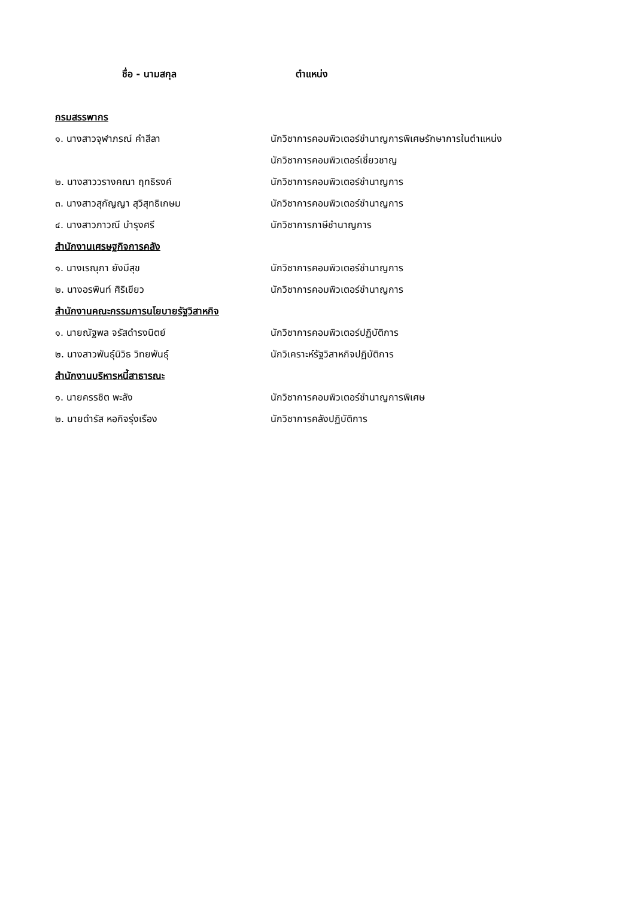ชื่อ - นามสกุล ตำแหน่ง
กรมสรรพากร
๑. นางสาวจุฬาภรณ์ คำสีลา
นักวิชาการคอมพิวเตอร์ชำนาญการพิเศษรักษาการในตำแหน่ง
นักวิชาการคอมพิวเตอร์เชี่ยวชาญ
๒. นางสาววรางคณา ฤทธิรงค์ นักวิชาการคอมพิวเตอร์ชำนาญการ
๓. นางสาวสุกัญญา สุวิสุทธิเกษม นักวิชาการคอมพิวเตอร์ชำนาญการ
๔. นางสาวภาวณี บำรุงศรี นักวิชาการภาษีชำนาญการ
สำนักงานเศรษฐกิจการคลัง
๑. นางเรณุกา ยังมีสุข นักวิชาการคอมพิวเตอร์ชำนาญการ
๒. นางอรพินท์ ศิริเขียว นักวิชาการคอมพิวเตอร์ชำนาญการ
สำนักงานคณะกรรมการนโยบายรัฐวิสาหกิจ
๑. นายณัฐพล จรัสดำรงนิตย์
นักวิชาการคอมพิวเตอร์ปฏิบัติการ
๒. นางสาวพันธุ์นิวิธ วิทยพันธุ์
นักวิเคราะห์รัฐวิสาหกิจปฏิบัติการ
สำนักงานบริหารหนี้สาธารณะ
๑. นายครรชิต พะลัง
นักวิชาการคอมพิวเตอร์ชำนาญการพิเศษ
๒. นายดำรัส หอกิจรุ่งเรือง นักวิชาการคลังปฏิบัติการ